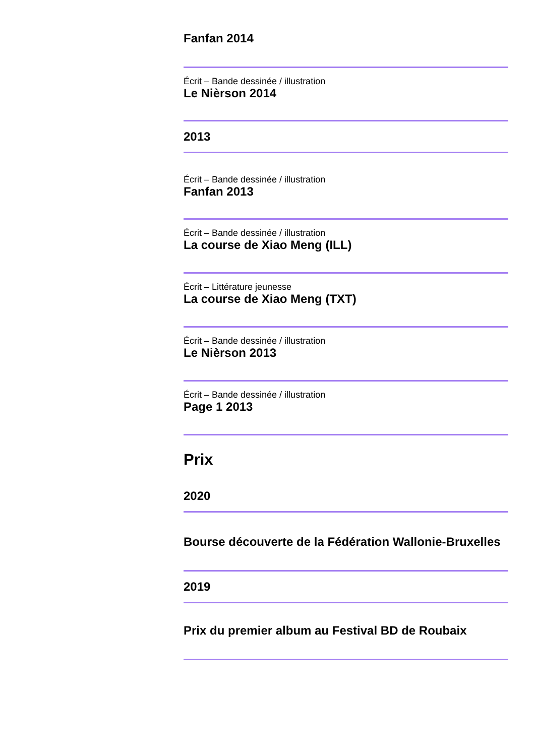Fanfan 2014
Écrit – Bande dessinée / illustration
Le Nièrson 2014
2013
Écrit – Bande dessinée / illustration
Fanfan 2013
Écrit – Bande dessinée / illustration
La course de Xiao Meng (ILL)
Écrit – Littérature jeunesse
La course de Xiao Meng (TXT)
Écrit – Bande dessinée / illustration
Le Nièrson 2013
Écrit – Bande dessinée / illustration
Page 1 2013
Prix
2020
Bourse découverte de la Fédération Wallonie-Bruxelles
2019
Prix du premier album au Festival BD de Roubaix